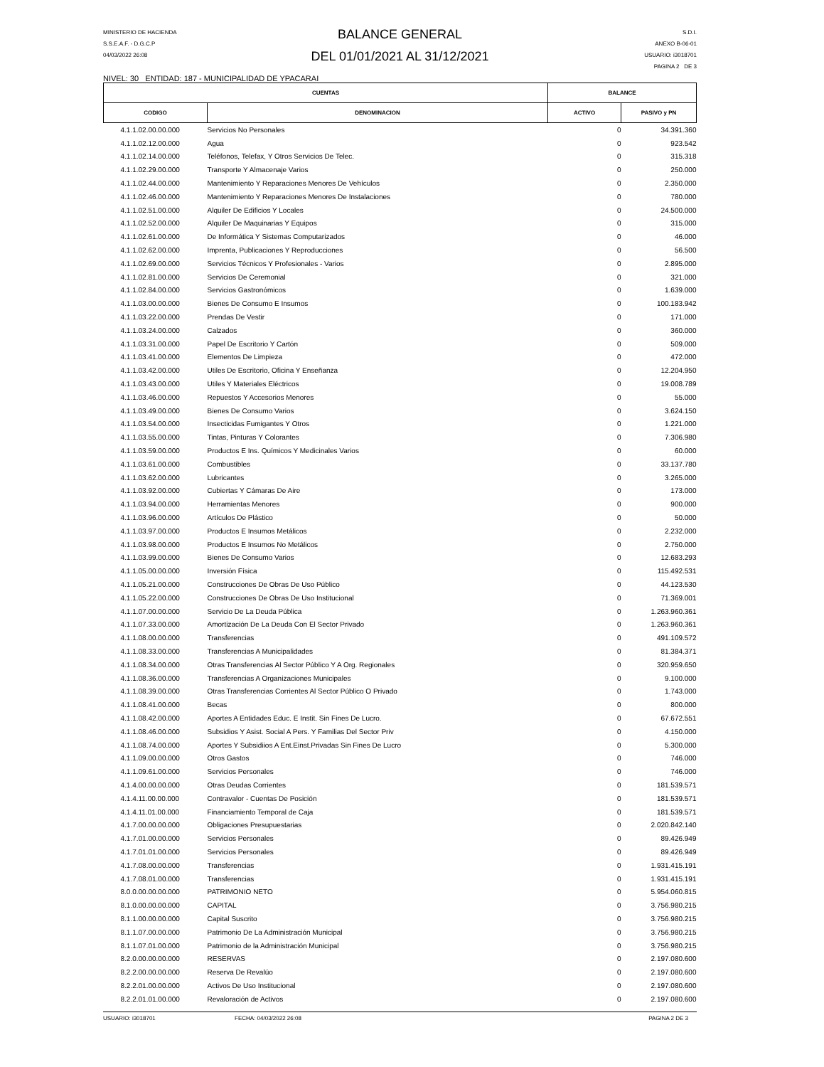MINISTERIO DE HACIENDA
S.S.E.A.F. - D.G.C.P
04/03/2022 26:08
BALANCE GENERAL
DEL 01/01/2021 AL 31/12/2021
S.D.I.
ANEXO B-06-01
USUARIO: i3018701
PAGINA 2 DE 3
NIVEL: 30 ENTIDAD: 187 - MUNICIPALIDAD DE YPACARAI
| CUENTAS | | BALANCE | |
| --- | --- | --- | --- |
| CODIGO | DENOMINACION | ACTIVO | PASIVO y PN |
| 4.1.1.02.00.00.000 | Servicios No Personales | 0 | 34.391.360 |
| 4.1.1.02.12.00.000 | Agua | 0 | 923.542 |
| 4.1.1.02.14.00.000 | Teléfonos, Telefax, Y Otros Servicios De Telec. | 0 | 315.318 |
| 4.1.1.02.29.00.000 | Transporte Y Almacenaje Varios | 0 | 250.000 |
| 4.1.1.02.44.00.000 | Mantenimiento Y Reparaciones Menores De Vehículos | 0 | 2.350.000 |
| 4.1.1.02.46.00.000 | Mantenimiento Y Reparaciones Menores De Instalaciones | 0 | 780.000 |
| 4.1.1.02.51.00.000 | Alquiler De Edificios Y Locales | 0 | 24.500.000 |
| 4.1.1.02.52.00.000 | Alquiler De Maquinarias Y Equipos | 0 | 315.000 |
| 4.1.1.02.61.00.000 | De Informática Y Sistemas Computarizados | 0 | 46.000 |
| 4.1.1.02.62.00.000 | Imprenta, Publicaciones Y Reproducciones | 0 | 56.500 |
| 4.1.1.02.69.00.000 | Servicios Técnicos Y Profesionales - Varios | 0 | 2.895.000 |
| 4.1.1.02.81.00.000 | Servicios De Ceremonial | 0 | 321.000 |
| 4.1.1.02.84.00.000 | Servicios Gastronómicos | 0 | 1.639.000 |
| 4.1.1.03.00.00.000 | Bienes De Consumo E Insumos | 0 | 100.183.942 |
| 4.1.1.03.22.00.000 | Prendas De Vestir | 0 | 171.000 |
| 4.1.1.03.24.00.000 | Calzados | 0 | 360.000 |
| 4.1.1.03.31.00.000 | Papel De Escritorio Y Cartón | 0 | 509.000 |
| 4.1.1.03.41.00.000 | Elementos De Limpieza | 0 | 472.000 |
| 4.1.1.03.42.00.000 | Utiles De Escritorio, Oficina Y Enseñanza | 0 | 12.204.950 |
| 4.1.1.03.43.00.000 | Utiles Y Materiales Eléctricos | 0 | 19.008.789 |
| 4.1.1.03.46.00.000 | Repuestos Y Accesorios Menores | 0 | 55.000 |
| 4.1.1.03.49.00.000 | Bienes De Consumo Varios | 0 | 3.624.150 |
| 4.1.1.03.54.00.000 | Insecticidas Fumigantes Y Otros | 0 | 1.221.000 |
| 4.1.1.03.55.00.000 | Tintas, Pinturas Y Colorantes | 0 | 7.306.980 |
| 4.1.1.03.59.00.000 | Productos E Ins. Químicos Y Medicinales Varios | 0 | 60.000 |
| 4.1.1.03.61.00.000 | Combustibles | 0 | 33.137.780 |
| 4.1.1.03.62.00.000 | Lubricantes | 0 | 3.265.000 |
| 4.1.1.03.92.00.000 | Cubiertas Y Cámaras De Aire | 0 | 173.000 |
| 4.1.1.03.94.00.000 | Herramientas Menores | 0 | 900.000 |
| 4.1.1.03.96.00.000 | Artículos De Plástico | 0 | 50.000 |
| 4.1.1.03.97.00.000 | Productos E Insumos Metálicos | 0 | 2.232.000 |
| 4.1.1.03.98.00.000 | Productos E Insumos No Metálicos | 0 | 2.750.000 |
| 4.1.1.03.99.00.000 | Bienes De Consumo Varios | 0 | 12.683.293 |
| 4.1.1.05.00.00.000 | Inversión Física | 0 | 115.492.531 |
| 4.1.1.05.21.00.000 | Construcciones De Obras De Uso Público | 0 | 44.123.530 |
| 4.1.1.05.22.00.000 | Construcciones De Obras De Uso Institucional | 0 | 71.369.001 |
| 4.1.1.07.00.00.000 | Servicio De La Deuda Pública | 0 | 1.263.960.361 |
| 4.1.1.07.33.00.000 | Amortización De La Deuda Con El Sector Privado | 0 | 1.263.960.361 |
| 4.1.1.08.00.00.000 | Transferencias | 0 | 491.109.572 |
| 4.1.1.08.33.00.000 | Transferencias A Municipalidades | 0 | 81.384.371 |
| 4.1.1.08.34.00.000 | Otras Transferencias Al Sector Público Y A Org. Regionales | 0 | 320.959.650 |
| 4.1.1.08.36.00.000 | Transferencias A Organizaciones Municipales | 0 | 9.100.000 |
| 4.1.1.08.39.00.000 | Otras Transferencias Corrientes Al Sector Público O Privado | 0 | 1.743.000 |
| 4.1.1.08.41.00.000 | Becas | 0 | 800.000 |
| 4.1.1.08.42.00.000 | Aportes A Entidades Educ. E Instit. Sin Fines De Lucro. | 0 | 67.672.551 |
| 4.1.1.08.46.00.000 | Subsidios Y Asist. Social A Pers. Y Familias Del Sector Priv | 0 | 4.150.000 |
| 4.1.1.08.74.00.000 | Aportes Y Subsidiios A Ent.Einst.Privadas Sin Fines De Lucro | 0 | 5.300.000 |
| 4.1.1.09.00.00.000 | Otros Gastos | 0 | 746.000 |
| 4.1.1.09.61.00.000 | Servicios Personales | 0 | 746.000 |
| 4.1.4.00.00.00.000 | Otras Deudas Corrientes | 0 | 181.539.571 |
| 4.1.4.11.00.00.000 | Contravalor - Cuentas De Posición | 0 | 181.539.571 |
| 4.1.4.11.01.00.000 | Financiamiento Temporal de Caja | 0 | 181.539.571 |
| 4.1.7.00.00.00.000 | Obligaciones Presupuestarias | 0 | 2.020.842.140 |
| 4.1.7.01.00.00.000 | Servicios Personales | 0 | 89.426.949 |
| 4.1.7.01.01.00.000 | Servicios Personales | 0 | 89.426.949 |
| 4.1.7.08.00.00.000 | Transferencias | 0 | 1.931.415.191 |
| 4.1.7.08.01.00.000 | Transferencias | 0 | 1.931.415.191 |
| 8.0.0.00.00.00.000 | PATRIMONIO NETO | 0 | 5.954.060.815 |
| 8.1.0.00.00.00.000 | CAPITAL | 0 | 3.756.980.215 |
| 8.1.1.00.00.00.000 | Capital Suscrito | 0 | 3.756.980.215 |
| 8.1.1.07.00.00.000 | Patrimonio De La Administración Municipal | 0 | 3.756.980.215 |
| 8.1.1.07.01.00.000 | Patrimonio de la Administración Municipal | 0 | 3.756.980.215 |
| 8.2.0.00.00.00.000 | RESERVAS | 0 | 2.197.080.600 |
| 8.2.2.00.00.00.000 | Reserva De Revalúo | 0 | 2.197.080.600 |
| 8.2.2.01.00.00.000 | Activos De Uso Institucional | 0 | 2.197.080.600 |
| 8.2.2.01.01.00.000 | Revaloración de Activos | 0 | 2.197.080.600 |
USUARIO: i3018701 FECHA: 04/03/2022 26:08 PAGINA 2 DE 3